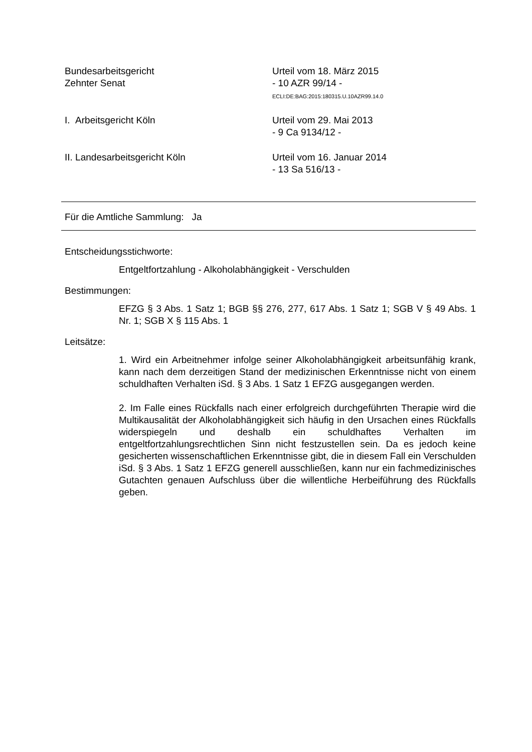Bundesarbeitsgericht
Zehnter Senat
Urteil vom 18. März 2015
- 10 AZR 99/14 -
ECLI:DE:BAG:2015:180315.U.10AZR99.14.0
I. Arbeitsgericht Köln Urteil vom 29. Mai 2013
- 9 Ca 9134/12 -
II. Landesarbeitsgericht Köln Urteil vom 16. Januar 2014
- 13 Sa 516/13 -
Für die Amtliche Sammlung: Ja
Entscheidungsstichworte:
Entgeltfortzahlung - Alkoholabhängigkeit - Verschulden
Bestimmungen:
EFZG § 3 Abs. 1 Satz 1; BGB §§ 276, 277, 617 Abs. 1 Satz 1; SGB V § 49 Abs. 1 Nr. 1; SGB X § 115 Abs. 1
Leitsätze:
1. Wird ein Arbeitnehmer infolge seiner Alkoholabhängigkeit arbeitsunfähig krank, kann nach dem derzeitigen Stand der medizinischen Erkenntnisse nicht von einem schuldhaften Verhalten iSd. § 3 Abs. 1 Satz 1 EFZG ausgegangen werden.
2. Im Falle eines Rückfalls nach einer erfolgreich durchgeführten Therapie wird die Multikausalität der Alkoholabhängigkeit sich häufig in den Ursachen eines Rückfalls widerspiegeln und deshalb ein schuldhaftes Verhalten im entgeltfortzahlungsrechtlichen Sinn nicht festzustellen sein. Da es jedoch keine gesicherten wissenschaftlichen Erkenntnisse gibt, die in diesem Fall ein Verschulden iSd. § 3 Abs. 1 Satz 1 EFZG generell ausschließen, kann nur ein fachmedizinisches Gutachten genauen Aufschluss über die willentliche Herbeiführung des Rückfalls geben.